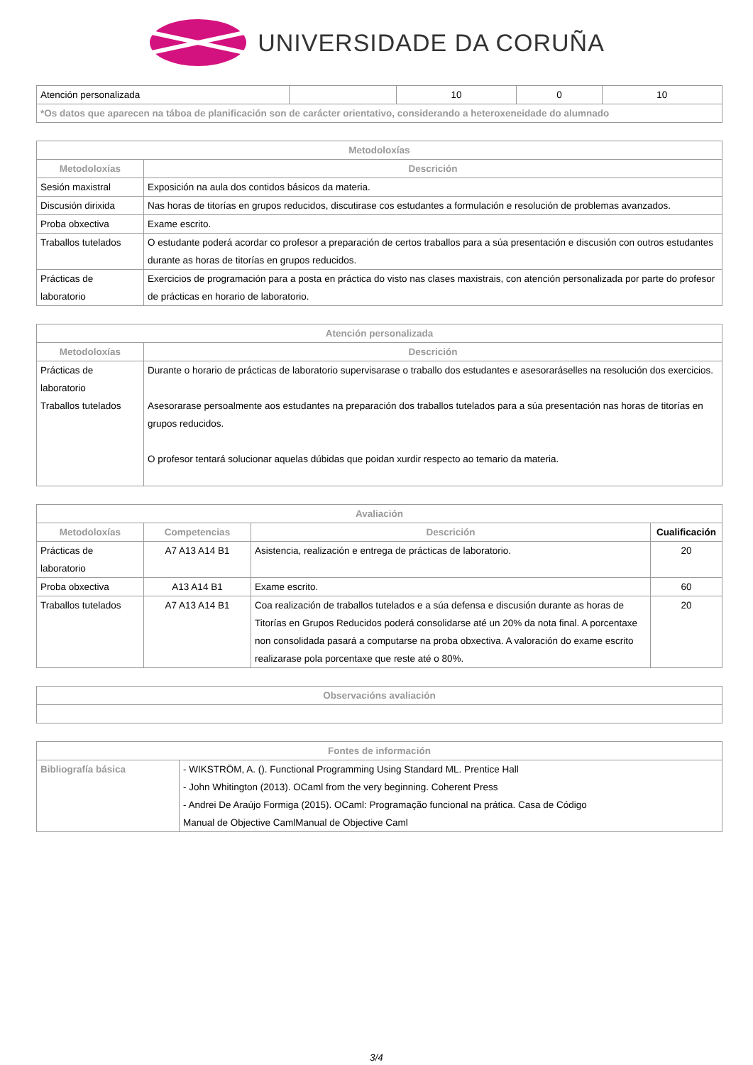UNIVERSIDADE DA CORUÑA
| Atención personalizada | | 10 | 0 | 10 |
| *Os datos que aparecen na táboa de planificación son de carácter orientativo, considerando a heteroxeneidade do alumnado | | | | |
| Metodoloxías | |
| --- | --- |
| Metodoloxías | Descrición |
| Sesión maxistral | Exposición na aula dos contidos básicos da materia. |
| Discusión dirixida | Nas horas de titorías en grupos reducidos, discutirase cos estudantes a formulación e resolución de problemas avanzados. |
| Proba obxectiva | Exame escrito. |
| Traballos tutelados | O estudante poderá acordar co profesor a preparación de certos traballos para a súa presentación e discusión con outros estudantes durante as horas de titorías en grupos reducidos. |
| Prácticas de laboratorio | Exercicios de programación para a posta en práctica do visto nas clases maxistrais, con atención personalizada por parte do profesor de prácticas en horario de laboratorio. |
| Atención personalizada | |
| --- | --- |
| Metodoloxías | Descrición |
| Prácticas de laboratorio Traballos tutelados | Durante o horario de prácticas de laboratorio supervisarase o traballo dos estudantes e asesoraráselles na resolución dos exercicios. Asesorarase persoalmente aos estudantes na preparación dos traballos tutelados para a súa presentación nas horas de titorías en grupos reducidos. O profesor tentará solucionar aquelas dúbidas que poidan xurdir respecto ao temario da materia. |
| Avaliación | | | |
| --- | --- | --- | --- |
| Metodoloxías | Competencias | Descrición | Cualificación |
| Prácticas de laboratorio | A7 A13 A14 B1 | Asistencia, realización e entrega de prácticas de laboratorio. | 20 |
| Proba obxectiva | A13 A14 B1 | Exame escrito. | 60 |
| Traballos tutelados | A7 A13 A14 B1 | Coa realización de traballos tutelados e a súa defensa e discusión durante as horas de Titorías en Grupos Reducidos poderá consolidarse até un 20% da nota final. A porcentaxe non consolidada pasará a computarse na proba obxectiva. A valoración do exame escrito realizarase pola porcentaxe que reste até o 80%. | 20 |
| Observacións avaliación |
| --- |
| Fontes de información | |
| --- | --- |
| Bibliografía básica | - WIKSTRÖM, A. (). Functional Programming Using Standard ML. Prentice Hall - John Whitington (2013). OCaml from the very beginning. Coherent Press - Andrei De Araújo Formiga (2015). OCaml: Programação funcional na prática. Casa de Código Manual de Objective CamlManual de Objective Caml |
3/4